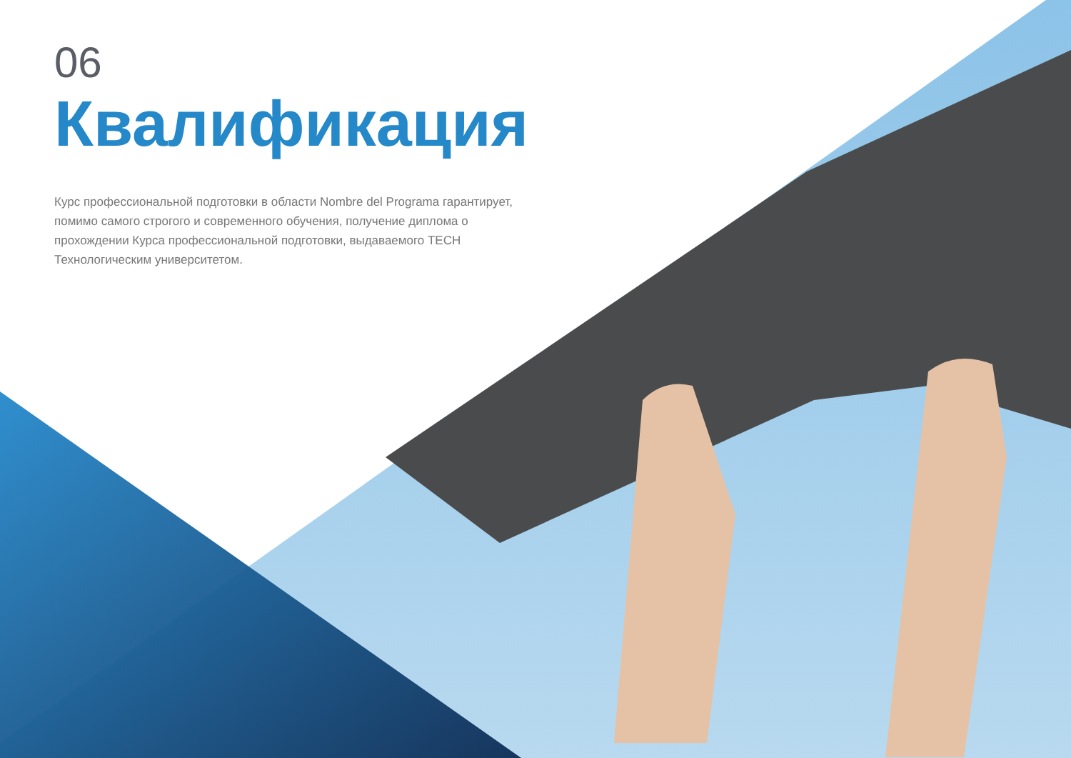06
Квалификация
Курс профессиональной подготовки в области Nombre del Programa гарантирует, помимо самого строгого и современного обучения, получение диплома о прохождении Курса профессиональной подготовки, выдаваемого TECH Технологическим университетом.